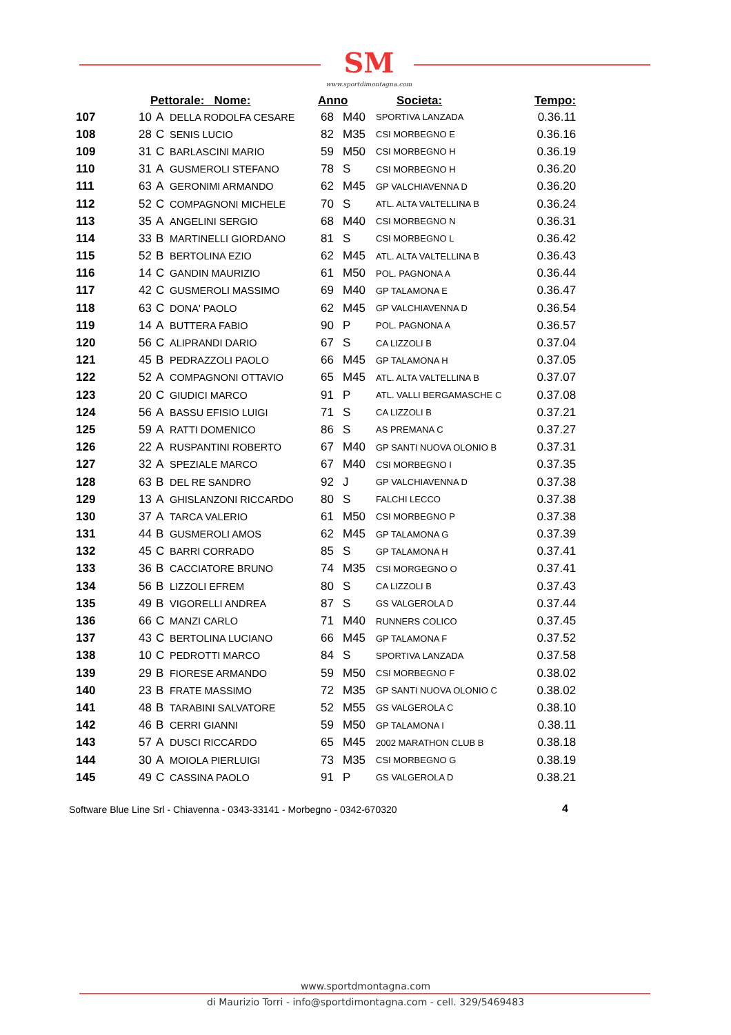SM
www.sportdimontagna.com
| | Pettorale: Nome: | | | Anno | | Societa: | Tempo: |
| --- | --- | --- | --- | --- | --- | --- | --- |
| 107 | 10 | A | DELLA RODOLFA CESARE | 68 | M40 | SPORTIVA LANZADA | 0.36.11 |
| 108 | 28 | C | SENIS LUCIO | 82 | M35 | CSI MORBEGNO E | 0.36.16 |
| 109 | 31 | C | BARLASCINI MARIO | 59 | M50 | CSI MORBEGNO H | 0.36.19 |
| 110 | 31 | A | GUSMEROLI STEFANO | 78 | S | CSI MORBEGNO H | 0.36.20 |
| 111 | 63 | A | GERONIMI ARMANDO | 62 | M45 | GP VALCHIAVENNA D | 0.36.20 |
| 112 | 52 | C | COMPAGNONI MICHELE | 70 | S | ATL. ALTA VALTELLINA B | 0.36.24 |
| 113 | 35 | A | ANGELINI SERGIO | 68 | M40 | CSI MORBEGNO N | 0.36.31 |
| 114 | 33 | B | MARTINELLI GIORDANO | 81 | S | CSI MORBEGNO L | 0.36.42 |
| 115 | 52 | B | BERTOLINA EZIO | 62 | M45 | ATL. ALTA VALTELLINA B | 0.36.43 |
| 116 | 14 | C | GANDIN MAURIZIO | 61 | M50 | POL. PAGNONA A | 0.36.44 |
| 117 | 42 | C | GUSMEROLI MASSIMO | 69 | M40 | GP TALAMONA E | 0.36.47 |
| 118 | 63 | C | DONA' PAOLO | 62 | M45 | GP VALCHIAVENNA D | 0.36.54 |
| 119 | 14 | A | BUTTERA FABIO | 90 | P | POL. PAGNONA A | 0.36.57 |
| 120 | 56 | C | ALIPRANDI DARIO | 67 | S | CA LIZZOLI B | 0.37.04 |
| 121 | 45 | B | PEDRAZZOLI PAOLO | 66 | M45 | GP TALAMONA H | 0.37.05 |
| 122 | 52 | A | COMPAGNONI OTTAVIO | 65 | M45 | ATL. ALTA VALTELLINA B | 0.37.07 |
| 123 | 20 | C | GIUDICI MARCO | 91 | P | ATL. VALLI BERGAMASCHE C | 0.37.08 |
| 124 | 56 | A | BASSU EFISIO LUIGI | 71 | S | CA LIZZOLI B | 0.37.21 |
| 125 | 59 | A | RATTI DOMENICO | 86 | S | AS PREMANA C | 0.37.27 |
| 126 | 22 | A | RUSPANTINI ROBERTO | 67 | M40 | GP SANTI NUOVA OLONIO B | 0.37.31 |
| 127 | 32 | A | SPEZIALE MARCO | 67 | M40 | CSI MORBEGNO I | 0.37.35 |
| 128 | 63 | B | DEL RE SANDRO | 92 | J | GP VALCHIAVENNA D | 0.37.38 |
| 129 | 13 | A | GHISLANZONI RICCARDO | 80 | S | FALCHI LECCO | 0.37.38 |
| 130 | 37 | A | TARCA VALERIO | 61 | M50 | CSI MORBEGNO P | 0.37.38 |
| 131 | 44 | B | GUSMEROLI AMOS | 62 | M45 | GP TALAMONA G | 0.37.39 |
| 132 | 45 | C | BARRI CORRADO | 85 | S | GP TALAMONA H | 0.37.41 |
| 133 | 36 | B | CACCIATORE BRUNO | 74 | M35 | CSI MORGEGNO O | 0.37.41 |
| 134 | 56 | B | LIZZOLI EFREM | 80 | S | CA LIZZOLI B | 0.37.43 |
| 135 | 49 | B | VIGORELLI ANDREA | 87 | S | GS VALGEROLA D | 0.37.44 |
| 136 | 66 | C | MANZI CARLO | 71 | M40 | RUNNERS COLICO | 0.37.45 |
| 137 | 43 | C | BERTOLINA LUCIANO | 66 | M45 | GP TALAMONA F | 0.37.52 |
| 138 | 10 | C | PEDROTTI MARCO | 84 | S | SPORTIVA LANZADA | 0.37.58 |
| 139 | 29 | B | FIORESE ARMANDO | 59 | M50 | CSI MORBEGNO F | 0.38.02 |
| 140 | 23 | B | FRATE MASSIMO | 72 | M35 | GP SANTI NUOVA OLONIO C | 0.38.02 |
| 141 | 48 | B | TARABINI SALVATORE | 52 | M55 | GS VALGEROLA C | 0.38.10 |
| 142 | 46 | B | CERRI GIANNI | 59 | M50 | GP TALAMONA I | 0.38.11 |
| 143 | 57 | A | DUSCI RICCARDO | 65 | M45 | 2002 MARATHON CLUB B | 0.38.18 |
| 144 | 30 | A | MOIOLA PIERLUIGI | 73 | M35 | CSI MORBEGNO G | 0.38.19 |
| 145 | 49 | C | CASSINA PAOLO | 91 | P | GS VALGEROLA D | 0.38.21 |
Software Blue Line Srl - Chiavenna - 0343-33141 - Morbegno - 0342-670320
4
www.sportdmontagna.com
di Maurizio Torri - info@sportdimontagna.com - cell. 329/5469483